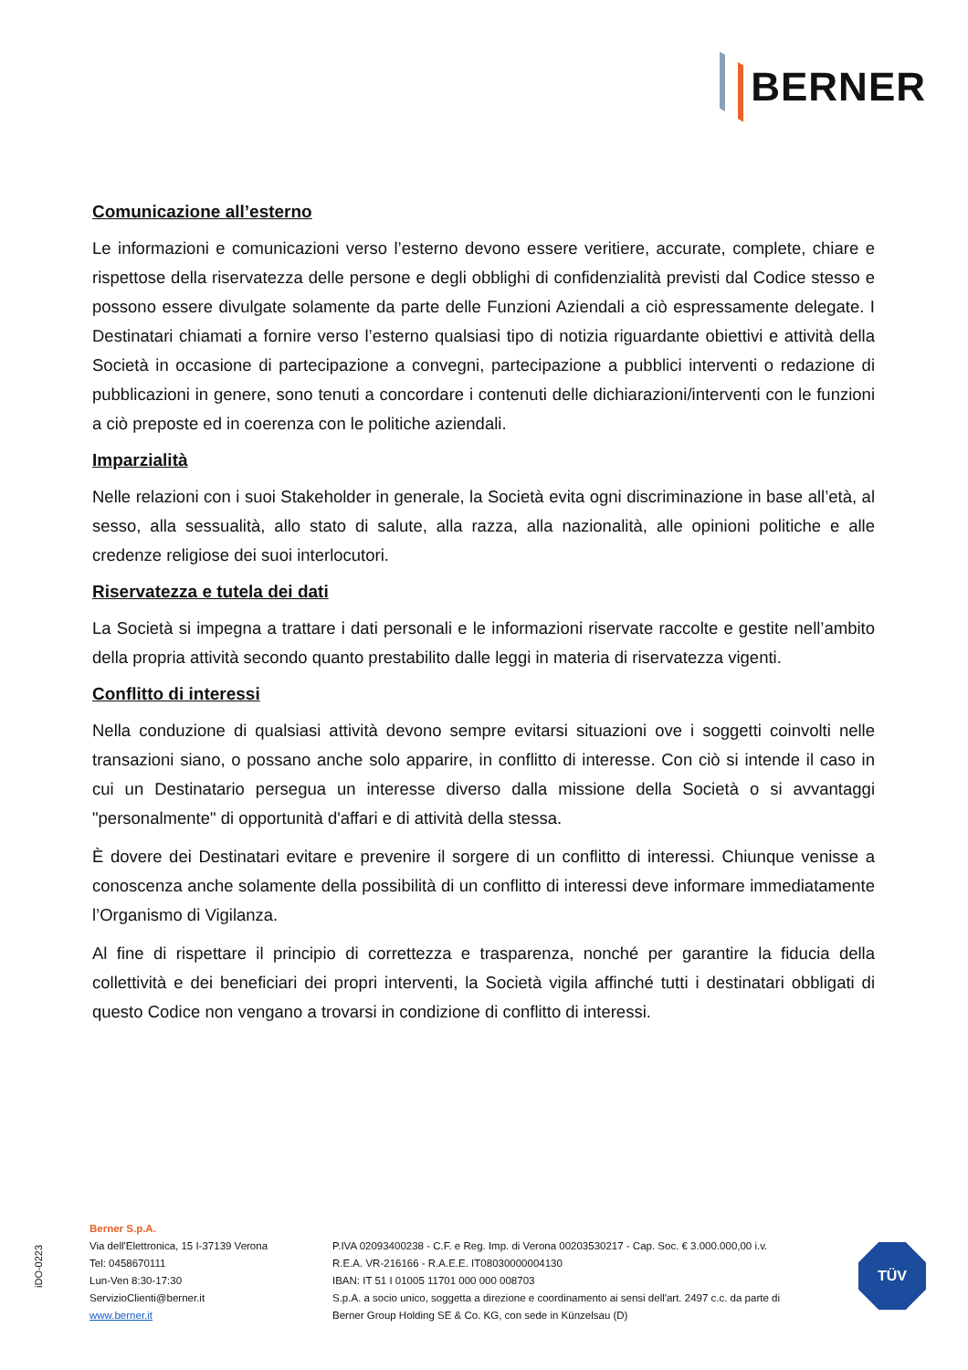BERNER
Comunicazione all’esterno
Le informazioni e comunicazioni verso l’esterno devono essere veritiere, accurate, complete, chiare e rispettose della riservatezza delle persone e degli obblighi di confidenzialità previsti dal Codice stesso e possono essere divulgate solamente da parte delle Funzioni Aziendali a ciò espressamente delegate. I Destinatari chiamati a fornire verso l’esterno qualsiasi tipo di notizia riguardante obiettivi e attività della Società in occasione di partecipazione a convegni, partecipazione a pubblici interventi o redazione di pubblicazioni in genere, sono tenuti a concordare i contenuti delle dichiarazioni/interventi con le funzioni a ciò preposte ed in coerenza con le politiche aziendali.
Imparzialità
Nelle relazioni con i suoi Stakeholder in generale, la Società evita ogni discriminazione in base all’età, al sesso, alla sessualità, allo stato di salute, alla razza, alla nazionalità, alle opinioni politiche e alle credenze religiose dei suoi interlocutori.
Riservatezza e tutela dei dati
La Società si impegna a trattare i dati personali e le informazioni riservate raccolte e gestite nell’ambito della propria attività secondo quanto prestabilito dalle leggi in materia di riservatezza vigenti.
Conflitto di interessi
Nella conduzione di qualsiasi attività devono sempre evitarsi situazioni ove i soggetti coinvolti nelle transazioni siano, o possano anche solo apparire, in conflitto di interesse. Con ciò si intende il caso in cui un Destinatario persegua un interesse diverso dalla missione della Società o si avvantaggi "personalmente" di opportunità d'affari e di attività della stessa.
È dovere dei Destinatari evitare e prevenire il sorgere di un conflitto di interessi. Chiunque venisse a conoscenza anche solamente della possibilità di un conflitto di interessi deve informare immediatamente l’Organismo di Vigilanza.
Al fine di rispettare il principio di correttezza e trasparenza, nonché per garantire la fiducia della collettività e dei beneficiari dei propri interventi, la Società vigila affinché tutti i destinatari obbligati di questo Codice non vengano a trovarsi in condizione di conflitto di interessi.
iDO-0223
Berner S.p.A.
Via dell'Elettronica, 15 I-37139 Verona
Tel: 0458670111
Lun-Ven 8:30-17:30
ServizioClienti@berner.it
www.berner.it
P.IVA 02093400238 - C.F. e Reg. Imp. di Verona 00203530217 - Cap. Soc. € 3.000.000,00 i.v.
R.E.A. VR-216166 - R.A.E.E. IT08030000004130
IBAN: IT 51 I 01005 11701 000 000 008703
S.p.A. a socio unico, soggetta a direzione e coordinamento ai sensi dell'art. 2497 c.c. da parte di
Berner Group Holding SE & Co. KG, con sede in Künzelsau (D)
TÜV